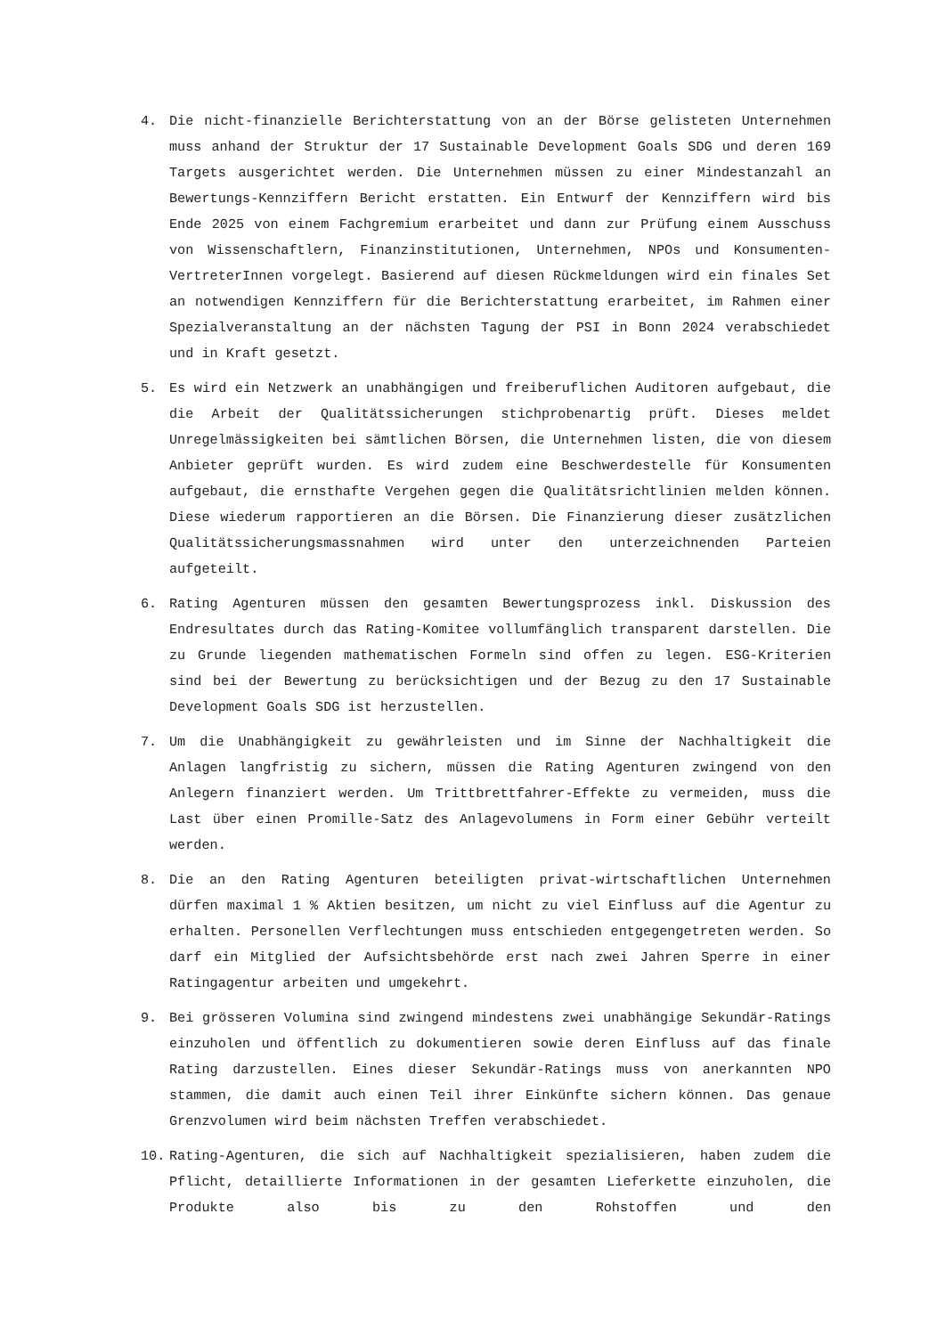4. Die nicht-finanzielle Berichterstattung von an der Börse gelisteten Unternehmen muss anhand der Struktur der 17 Sustainable Development Goals SDG und deren 169 Targets ausgerichtet werden. Die Unternehmen müssen zu einer Mindestanzahl an Bewertungs-Kennziffern Bericht erstatten. Ein Entwurf der Kennziffern wird bis Ende 2025 von einem Fachgremium erarbeitet und dann zur Prüfung einem Ausschuss von Wissenschaftlern, Finanzinstitutionen, Unternehmen, NPOs und Konsumenten-VertreterInnen vorgelegt. Basierend auf diesen Rückmeldungen wird ein finales Set an notwendigen Kennziffern für die Berichterstattung erarbeitet, im Rahmen einer Spezialveranstaltung an der nächsten Tagung der PSI in Bonn 2024 verabschiedet und in Kraft gesetzt.
5. Es wird ein Netzwerk an unabhängigen und freiberuflichen Auditoren aufgebaut, die die Arbeit der Qualitätssicherungen stichprobenartig prüft. Dieses meldet Unregelmässigkeiten bei sämtlichen Börsen, die Unternehmen listen, die von diesem Anbieter geprüft wurden. Es wird zudem eine Beschwerdestelle für Konsumenten aufgebaut, die ernsthafte Vergehen gegen die Qualitätsrichtlinien melden können. Diese wiederum rapportieren an die Börsen. Die Finanzierung dieser zusätzlichen Qualitätssicherungsmassnahmen wird unter den unterzeichnenden Parteien aufgeteilt.
6. Rating Agenturen müssen den gesamten Bewertungsprozess inkl. Diskussion des Endresultates durch das Rating-Komitee vollumfänglich transparent darstellen. Die zu Grunde liegenden mathematischen Formeln sind offen zu legen. ESG-Kriterien sind bei der Bewertung zu berücksichtigen und der Bezug zu den 17 Sustainable Development Goals SDG ist herzustellen.
7. Um die Unabhängigkeit zu gewährleisten und im Sinne der Nachhaltigkeit die Anlagen langfristig zu sichern, müssen die Rating Agenturen zwingend von den Anlegern finanziert werden. Um Trittbrettfahrer-Effekte zu vermeiden, muss die Last über einen Promille-Satz des Anlagevolumens in Form einer Gebühr verteilt werden.
8. Die an den Rating Agenturen beteiligten privat-wirtschaftlichen Unternehmen dürfen maximal 1 % Aktien besitzen, um nicht zu viel Einfluss auf die Agentur zu erhalten. Personellen Verflechtungen muss entschieden entgegengetreten werden. So darf ein Mitglied der Aufsichtsbehörde erst nach zwei Jahren Sperre in einer Ratingagentur arbeiten und umgekehrt.
9. Bei grösseren Volumina sind zwingend mindestens zwei unabhängige Sekundär-Ratings einzuholen und öffentlich zu dokumentieren sowie deren Einfluss auf das finale Rating darzustellen. Eines dieser Sekundär-Ratings muss von anerkannten NPO stammen, die damit auch einen Teil ihrer Einkünfte sichern können. Das genaue Grenzvolumen wird beim nächsten Treffen verabschiedet.
10. Rating-Agenturen, die sich auf Nachhaltigkeit spezialisieren, haben zudem die Pflicht, detaillierte Informationen in der gesamten Lieferkette einzuholen, die Produkte also bis zu den Rohstoffen und den